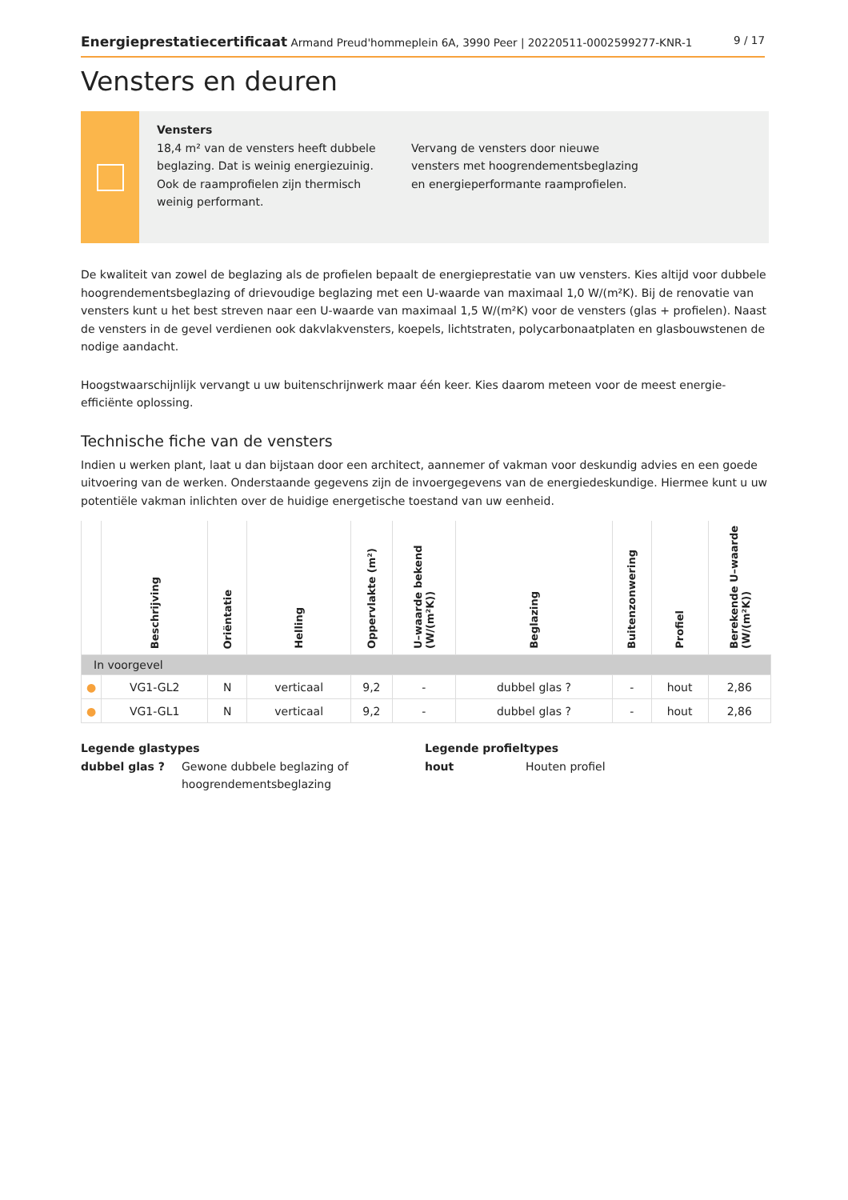Energieprestatiecertificaat Armand Preud'hommeplein 6A, 3990 Peer | 20220511-0002599277-KNR-1
9 / 17
Vensters en deuren
Vensters
18,4 m² van de vensters heeft dubbele beglazing. Dat is weinig energiezuinig. Ook de raamprofielen zijn thermisch weinig performant.
Vervang de vensters door nieuwe vensters met hoogrendementsbeglazing en energieperformante raamprofielen.
De kwaliteit van zowel de beglazing als de profielen bepaalt de energieprestatie van uw vensters. Kies altijd voor dubbele hoogrendementsbeglazing of drievoudige beglazing met een U-waarde van maximaal 1,0 W/(m²K). Bij de renovatie van vensters kunt u het best streven naar een U-waarde van maximaal 1,5 W/(m²K) voor de vensters (glas + profielen). Naast de vensters in de gevel verdienen ook dakvlakvensters, koepels, lichtstraten, polycarbonaatplaten en glasbouwstenen de nodige aandacht.
Hoogstwaarschijnlijk vervangt u uw buitenschrijnwerk maar één keer. Kies daarom meteen voor de meest energie-efficiënte oplossing.
Technische fiche van de vensters
Indien u werken plant, laat u dan bijstaan door een architect, aannemer of vakman voor deskundig advies en een goede uitvoering van de werken. Onderstaande gegevens zijn de invoergegevens van de energiedeskundige. Hiermee kunt u uw potentiële vakman inlichten over de huidige energetische toestand van uw eenheid.
| | Beschrijving | Oriëntatie | Helling | Oppervlakte (m²) | U–waarde bekend (W/(m²K)) | Beglazing | Buitenzonwering | Profiel | Berekende U–waarde (W/(m²K)) |
| --- | --- | --- | --- | --- | --- | --- | --- | --- | --- |
| In voorgevel | | | | | | | | | |
| ● | VG1-GL2 | N | verticaal | 9,2 | - | dubbel glas ? | - | hout | 2,86 |
| ● | VG1-GL1 | N | verticaal | 9,2 | - | dubbel glas ? | - | hout | 2,86 |
Legende glastypes
dubbel glas ? Gewone dubbele beglazing of hoogrendementsbeglazing
Legende profieltypes
hout Houten profiel